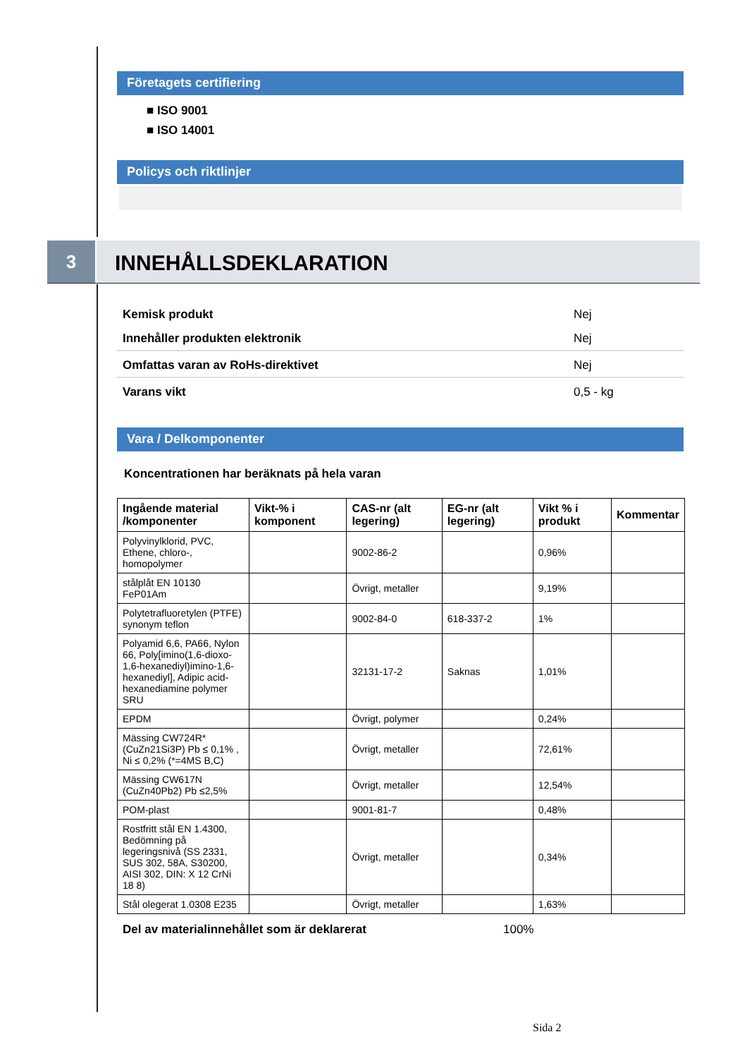Företagets certifiering
■ ISO 9001
■ ISO 14001
Policys och riktlinjer
3 INNEHÅLLSDEKLARATION
Kemisk produkt Nej
Innehåller produkten elektronik Nej
Omfattas varan av RoHs-direktivet Nej
Varans vikt 0,5 - kg
Vara / Delkomponenter
Koncentrationen har beräknats på hela varan
| Ingående material /komponenter | Vikt-% i komponent | CAS-nr (alt legering) | EG-nr (alt legering) | Vikt % i produkt | Kommentar |
| --- | --- | --- | --- | --- | --- |
| Polyvinylklorid, PVC, Ethene, chloro-, homopolymer | | 9002-86-2 | | 0,96% | |
| stålplåt EN 10130 FeP01Am | | Övrigt, metaller | | 9,19% | |
| Polytetrafluoretylen (PTFE) synonym teflon | | 9002-84-0 | 618-337-2 | 1% | |
| Polyamid 6,6, PA66, Nylon 66, Poly[imino(1,6-dioxo-1,6-hexanediyl)imino-1,6-hexanediyl], Adipic acid-hexanediamine polymer SRU | | 32131-17-2 | Saknas | 1,01% | |
| EPDM | | Övrigt, polymer | | 0,24% | |
| Mässing CW724R* (CuZn21Si3P) Pb ≤ 0,1% , Ni ≤ 0,2% (*=4MS B,C) | | Övrigt, metaller | | 72,61% | |
| Mässing CW617N (CuZn40Pb2) Pb ≤2,5% | | Övrigt, metaller | | 12,54% | |
| POM-plast | | 9001-81-7 | | 0,48% | |
| Rostfritt stål EN 1.4300, Bedömning på legeringsnivå (SS 2331, SUS 302, 58A, S30200, AISI 302, DIN: X 12 CrNi 18 8) | | Övrigt, metaller | | 0,34% | |
| Stål olegerat 1.0308 E235 | | Övrigt, metaller | | 1,63% | |
Del av materialinnehållet som är deklarerat 100%
Sida 2